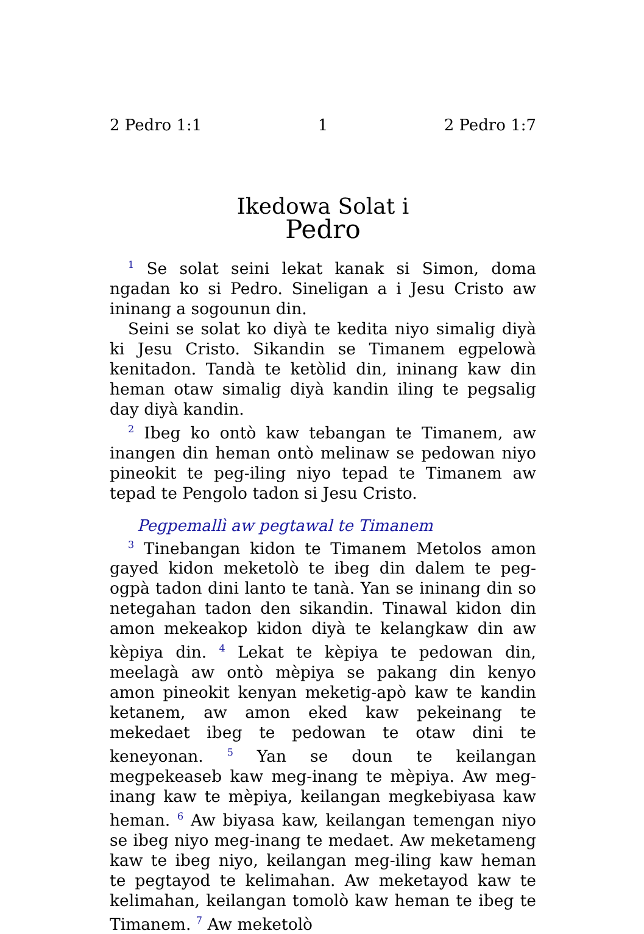2 Pedro 1:1 1 2 Pedro 1:7
Ikedowa Solat i
Pedro
<sup>1</sup> Se solat seini lekat kanak si Simon, doma ngadan ko si Pedro. Sineligan a i Jesu Cristo aw ininang a sogounun din.
Seini se solat ko diyà te kedita niyo simalig diyà ki Jesu Cristo. Sikandin se Timanem egpelowà kenitadon. Tandà te ketòlid din, ininang kaw din heman otaw simalig diyà kandin iling te pegsalig day diyà kandin.
<sup>2</sup> Ibeg ko ontò kaw tebangan te Timanem, aw inangen din heman ontò melinaw se pedowan niyo pineokit te peg-iling niyo tepad te Timanem aw tepad te Pengolo tadon si Jesu Cristo.
Pegpemallì aw pegtawal te Timanem
<sup>3</sup> Tinebangan kidon te Timanem Metolos amon gayed kidon meketolò te ibeg din dalem te peg-ogpà tadon dini lanto te tanà. Yan se ininang din so netegahan tadon den sikandin. Tinawal kidon din amon mekeakop kidon diyà te kelangkaw din aw kèpiya din. <sup>4</sup> Lekat te kèpiya te pedowan din, meelagà aw ontò mèpiya se pakang din kenyo amon pineokit kenyan meketig-apò kaw te kandin ketanem, aw amon eked kaw pekeinang te mekedaet ibeg te pedowan te otaw dini te keneyonan. <sup>5</sup> Yan se doun te keilangan megpekeaseb kaw meg-inang te mèpiya. Aw meg-inang kaw te mèpiya, keilangan megkebiyasa kaw heman. <sup>6</sup> Aw biyasa kaw, keilangan temengan niyo se ibeg niyo meg-inang te medaet. Aw meketameng kaw te ibeg niyo, keilangan meg-iling kaw heman te pegtayod te kelimahan. Aw meketayod kaw te kelimahan, keilangan tomolò kaw heman te ibeg te Timanem. <sup>7</sup> Aw meketolò